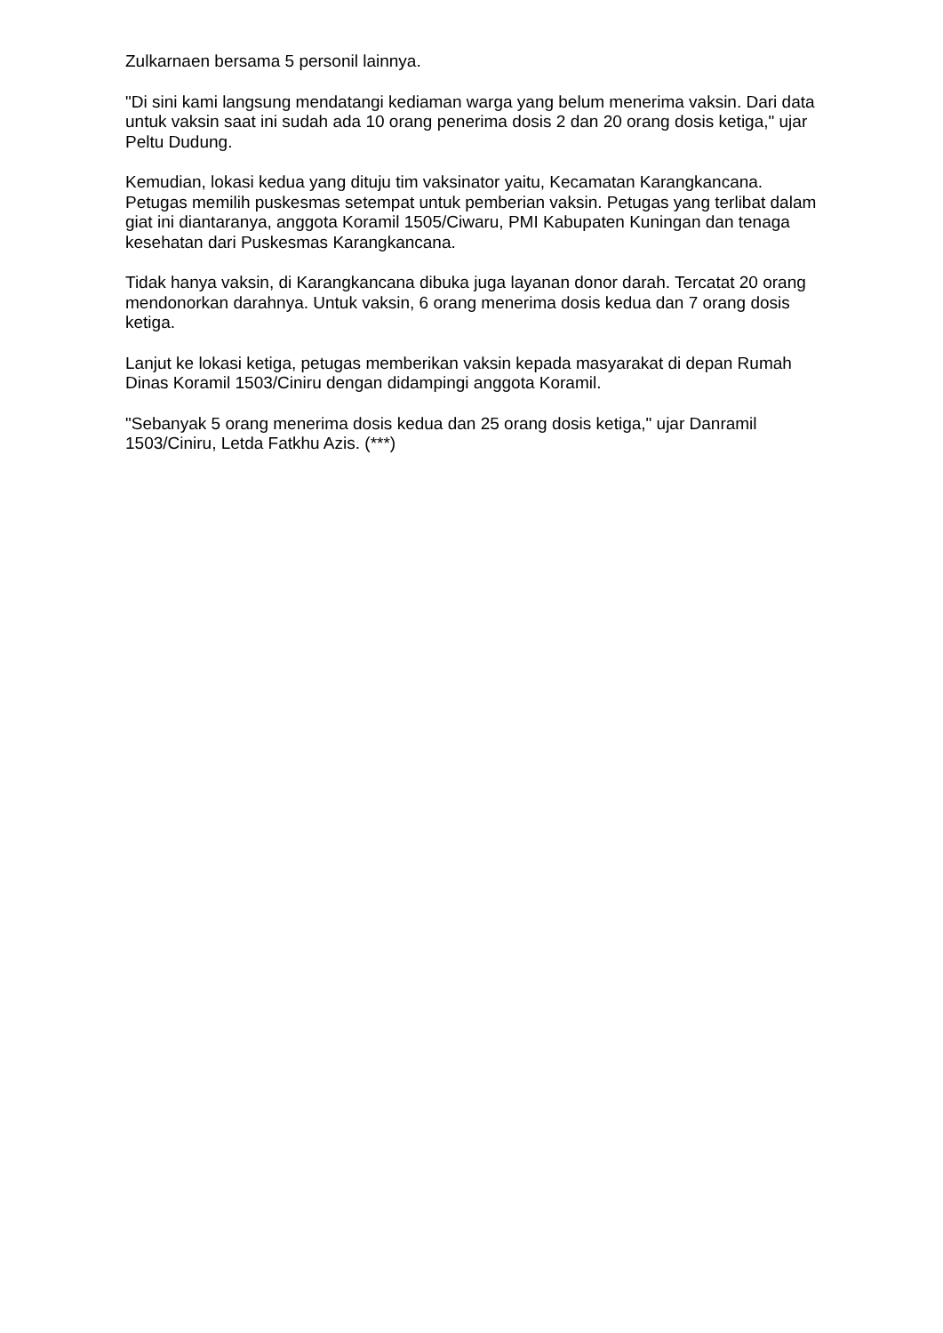Zulkarnaen bersama 5 personil lainnya.
"Di sini kami langsung mendatangi kediaman warga yang belum menerima vaksin. Dari data untuk vaksin saat ini sudah ada 10 orang penerima dosis 2 dan 20 orang dosis ketiga," ujar Peltu Dudung.
Kemudian, lokasi kedua yang dituju tim vaksinator yaitu, Kecamatan Karangkancana. Petugas memilih puskesmas setempat untuk pemberian vaksin. Petugas yang terlibat dalam giat ini diantaranya, anggota Koramil 1505/Ciwaru, PMI Kabupaten Kuningan dan tenaga kesehatan dari Puskesmas Karangkancana.
Tidak hanya vaksin, di Karangkancana dibuka juga layanan donor darah. Tercatat 20 orang mendonorkan darahnya. Untuk vaksin, 6 orang menerima dosis kedua dan 7 orang dosis ketiga.
Lanjut ke lokasi ketiga, petugas memberikan vaksin kepada masyarakat di depan Rumah Dinas Koramil 1503/Ciniru dengan didampingi anggota Koramil.
"Sebanyak 5 orang menerima dosis kedua dan 25 orang dosis ketiga," ujar Danramil 1503/Ciniru, Letda Fatkhu Azis. (***)